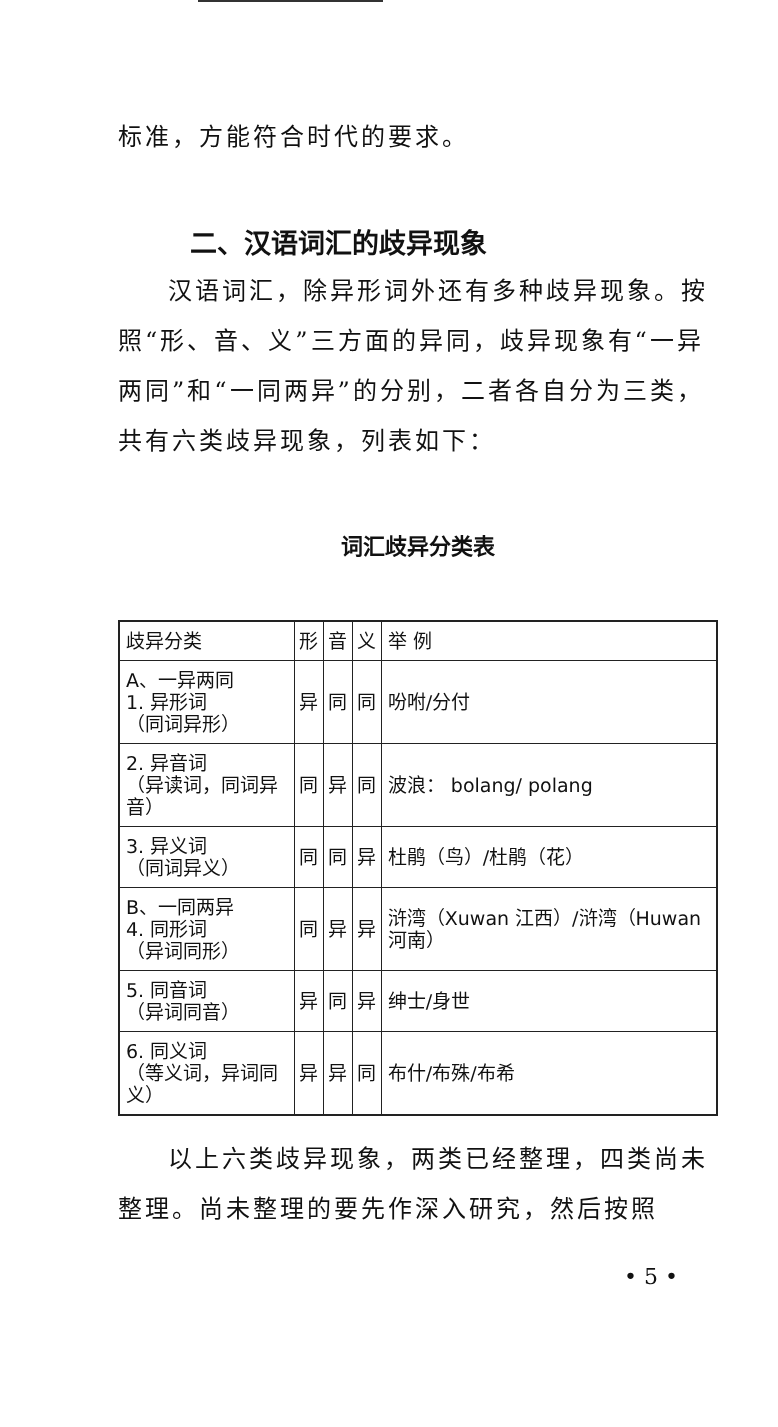标准，方能符合时代的要求。
二、汉语词汇的歧异现象
汉语词汇，除异形词外还有多种歧异现象。按照“形、音、义”三方面的异同，歧异现象有“一异两同”和“一同两异”的分别，二者各自分为三类，共有六类歧异现象，列表如下：
词汇歧异分类表
| 歧异分类 | 形 | 音 | 义 | 举 例 |
| --- | --- | --- | --- | --- |
| A、一异两同 1. 异形词 （同词异形） | 异 | 同 | 同 | 吩咐/分付 |
| 2. 异音词 （异读词，同词异音） | 同 | 异 | 同 | 波浪： bolang/ polang |
| 3. 异义词 （同词异义） | 同 | 同 | 异 | 杜鹃（鸟）/杜鹃（花） |
| B、一同两异 4. 同形词 （异词同形） | 同 | 异 | 异 | 浒湾（Xuwan 江西）/浒湾（Huwan 河南） |
| 5. 同音词 （异词同音） | 异 | 同 | 异 | 绅士/身世 |
| 6. 同义词 （等义词，异词同义） | 异 | 异 | 同 | 布什/布殊/布希 |
以上六类歧异现象，两类已经整理，四类尚未整理。尚未整理的要先作深入研究，然后按照
• 5 •